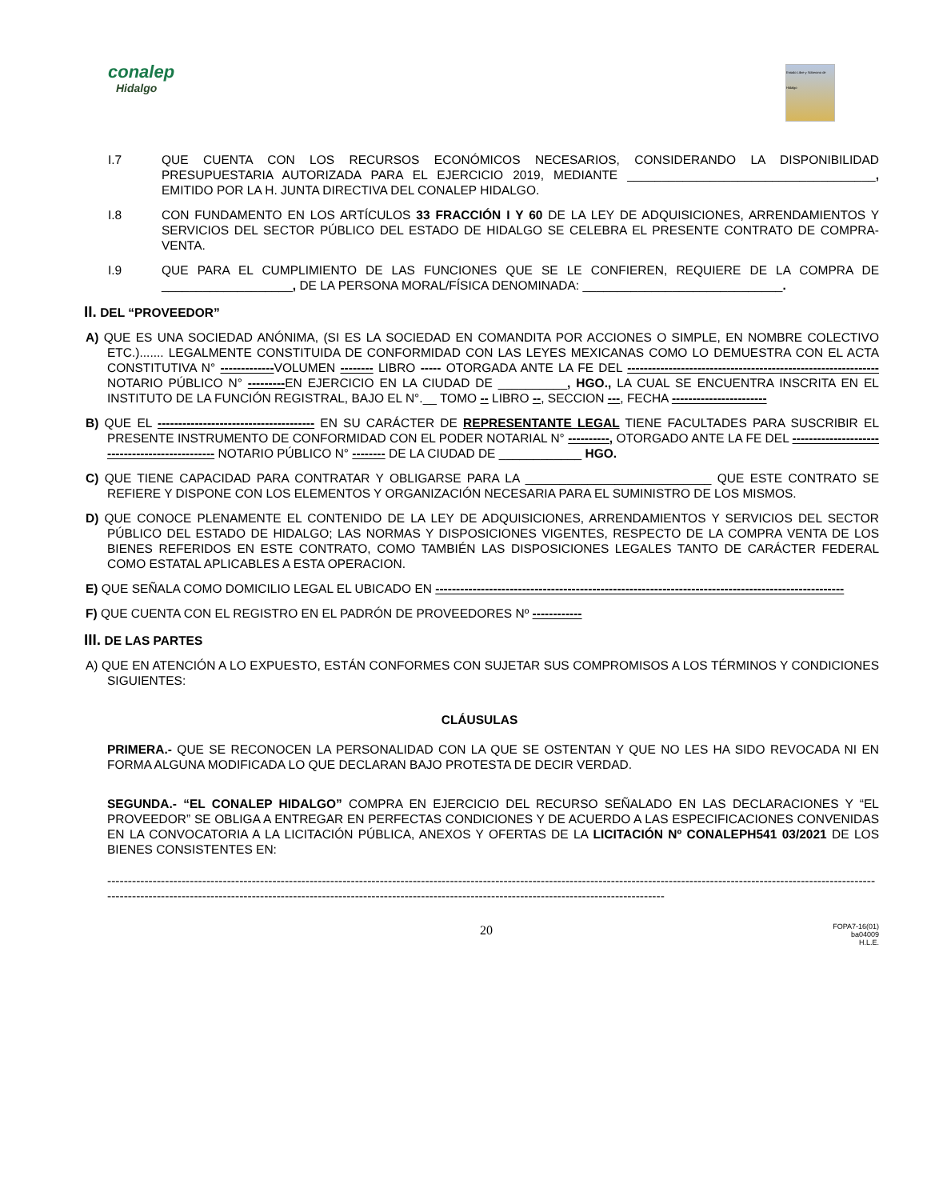conalep
Hidalgo
Estado Libre y Soberano de Hidalgo
I.7 QUE CUENTA CON LOS RECURSOS ECONÓMICOS NECESARIOS, CONSIDERANDO LA DISPONIBILIDAD PRESUPUESTARIA AUTORIZADA PARA EL EJERCICIO 2019, MEDIANTE ____________________________________, EMITIDO POR LA H. JUNTA DIRECTIVA DEL CONALEP HIDALGO.
I.8 CON FUNDAMENTO EN LOS ARTÍCULOS 33 FRACCIÓN I Y 60 DE LA LEY DE ADQUISICIONES, ARRENDAMIENTOS Y SERVICIOS DEL SECTOR PÚBLICO DEL ESTADO DE HIDALGO SE CELEBRA EL PRESENTE CONTRATO DE COMPRA-VENTA.
I.9 QUE PARA EL CUMPLIMIENTO DE LAS FUNCIONES QUE SE LE CONFIEREN, REQUIERE DE LA COMPRA DE ___________________, DE LA PERSONA MORAL/FÍSICA DENOMINADA: _____________________________.
II. DEL “PROVEEDOR”
A) QUE ES UNA SOCIEDAD ANÓNIMA, (SI ES LA SOCIEDAD EN COMANDITA POR ACCIONES O SIMPLE, EN NOMBRE COLECTIVO ETC.)....... LEGALMENTE CONSTITUIDA DE CONFORMIDAD CON LAS LEYES MEXICANAS COMO LO DEMUESTRA CON EL ACTA CONSTITUTIVA N° -------------VOLUMEN -------- LIBRO ----- OTORGADA ANTE LA FE DEL -------------------------------------------------------------NOTARIO PÚBLICO N° ---------EN EJERCICIO EN LA CIUDAD DE __________, HGO., LA CUAL SE ENCUENTRA INSCRITA EN EL INSTITUTO DE LA FUNCIÓN REGISTRAL, BAJO EL N°.__ TOMO -- LIBRO --, SECCION ---, FECHA -----------------------
B) QUE EL -------------------------------------- EN SU CARÁCTER DE REPRESENTANTE LEGAL TIENE FACULTADES PARA SUSCRIBIR EL PRESENTE INSTRUMENTO DE CONFORMIDAD CON EL PODER NOTARIAL N° ----------, OTORGADO ANTE LA FE DEL ----------------------------------------------- NOTARIO PÚBLICO N° -------- DE LA CIUDAD DE ____________ HGO.
C) QUE TIENE CAPACIDAD PARA CONTRATAR Y OBLIGARSE PARA LA ___________________________ QUE ESTE CONTRATO SE REFIERE Y DISPONE CON LOS ELEMENTOS Y ORGANIZACIÓN NECESARIA PARA EL SUMINISTRO DE LOS MISMOS.
D) QUE CONOCE PLENAMENTE EL CONTENIDO DE LA LEY DE ADQUISICIONES, ARRENDAMIENTOS Y SERVICIOS DEL SECTOR PÚBLICO DEL ESTADO DE HIDALGO; LAS NORMAS Y DISPOSICIONES VIGENTES, RESPECTO DE LA COMPRA VENTA DE LOS BIENES REFERIDOS EN ESTE CONTRATO, COMO TAMBIÉN LAS DISPOSICIONES LEGALES TANTO DE CARÁCTER FEDERAL COMO ESTATAL APLICABLES A ESTA OPERACION.
E) QUE SEÑALA COMO DOMICILIO LEGAL EL UBICADO EN ---------------------------------------------------------------------------------------------------
F) QUE CUENTA CON EL REGISTRO EN EL PADRÓN DE PROVEEDORES Nº ------------
III. DE LAS PARTES
A) QUE EN ATENCIÓN A LO EXPUESTO, ESTÁN CONFORMES CON SUJETAR SUS COMPROMISOS A LOS TÉRMINOS Y CONDICIONES SIGUIENTES:
CLÁUSULAS
PRIMERA.- QUE SE RECONOCEN LA PERSONALIDAD CON LA QUE SE OSTENTAN Y QUE NO LES HA SIDO REVOCADA NI EN FORMA ALGUNA MODIFICADA LO QUE DECLARAN BAJO PROTESTA DE DECIR VERDAD.
SEGUNDA.- “EL CONALEP HIDALGO” COMPRA EN EJERCICIO DEL RECURSO SEÑALADO EN LAS DECLARACIONES Y “EL PROVEEDOR” SE OBLIGA A ENTREGAR EN PERFECTAS CONDICIONES Y DE ACUERDO A LAS ESPECIFICACIONES CONVENIDAS EN LA CONVOCATORIA A LA LICITACIÓN PÚBLICA, ANEXOS Y OFERTAS DE LA LICITACIÓN Nº CONALEPH541 03/2021 DE LOS BIENES CONSISTENTES EN:
---------------------------------------------------------------------------------------------------------------------------------------------------------------------------------------------------------------------------------------------------------------------------------------------------------------------------------
20
FOPA7-16(01)
ba04009
H.L.E.